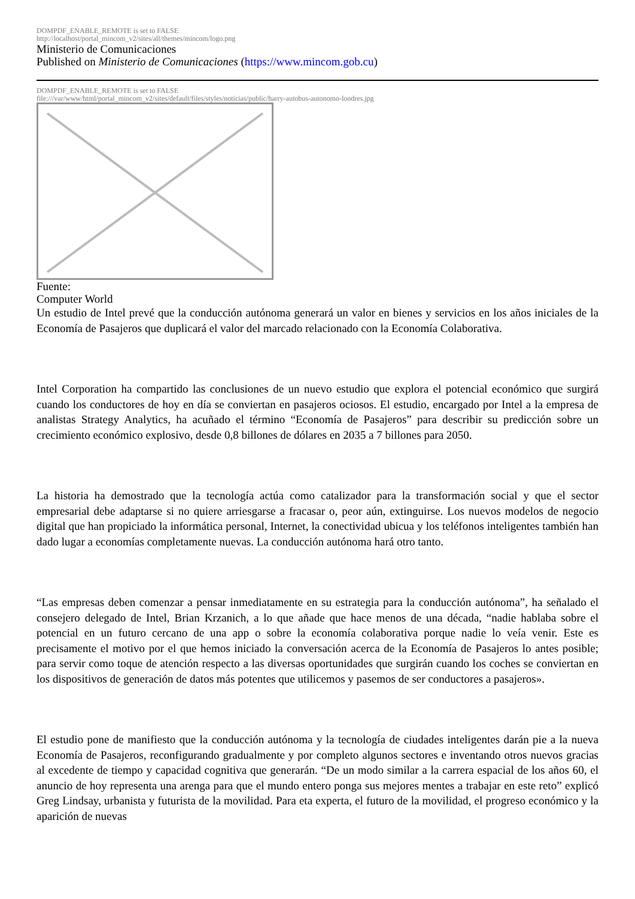DOMPDF_ENABLE_REMOTE is set to FALSE
http://localhost/portal_mincom_v2/sites/all/themes/mincom/logo.png
Ministerio de Comunicaciones
Published on Ministerio de Comunicaciones (https://www.mincom.gob.cu)
DOMPDF_ENABLE_REMOTE is set to FALSE
file:///var/www/html/portal_mincom_v2/sites/default/files/styles/noticias/public/harry-autobus-autonomo-londres.jpg
Fuente:
Computer World
Un estudio de Intel prevé que la conducción autónoma generará un valor en bienes y servicios en los años iniciales de la Economía de Pasajeros que duplicará el valor del marcado relacionado con la Economía Colaborativa.
Intel Corporation ha compartido las conclusiones de un nuevo estudio que explora el potencial económico que surgirá cuando los conductores de hoy en día se conviertan en pasajeros ociosos. El estudio, encargado por Intel a la empresa de analistas Strategy Analytics, ha acuñado el término “Economía de Pasajeros” para describir su predicción sobre un crecimiento económico explosivo, desde 0,8 billones de dólares en 2035 a 7 billones para 2050.
La historia ha demostrado que la tecnología actúa como catalizador para la transformación social y que el sector empresarial debe adaptarse si no quiere arriesgarse a fracasar o, peor aún, extinguirse. Los nuevos modelos de negocio digital que han propiciado la informática personal, Internet, la conectividad ubicua y los teléfonos inteligentes también han dado lugar a economías completamente nuevas. La conducción autónoma hará otro tanto.
“Las empresas deben comenzar a pensar inmediatamente en su estrategia para la conducción autónoma”, ha señalado el consejero delegado de Intel, Brian Krzanich, a lo que añade que hace menos de una década, “nadie hablaba sobre el potencial en un futuro cercano de una app o sobre la economía colaborativa porque nadie lo veía venir. Este es precisamente el motivo por el que hemos iniciado la conversación acerca de la Economía de Pasajeros lo antes posible; para servir como toque de atención respecto a las diversas oportunidades que surgirán cuando los coches se conviertan en los dispositivos de generación de datos más potentes que utilicemos y pasemos de ser conductores a pasajeros».
El estudio pone de manifiesto que la conducción autónoma y la tecnología de ciudades inteligentes darán pie a la nueva Economía de Pasajeros, reconfigurando gradualmente y por completo algunos sectores e inventando otros nuevos gracias al excedente de tiempo y capacidad cognitiva que generarán. “De un modo similar a la carrera espacial de los años 60, el anuncio de hoy representa una arenga para que el mundo entero ponga sus mejores mentes a trabajar en este reto” explicó Greg Lindsay, urbanista y futurista de la movilidad. Para eta experta, el futuro de la movilidad, el progreso económico y la aparición de nuevas